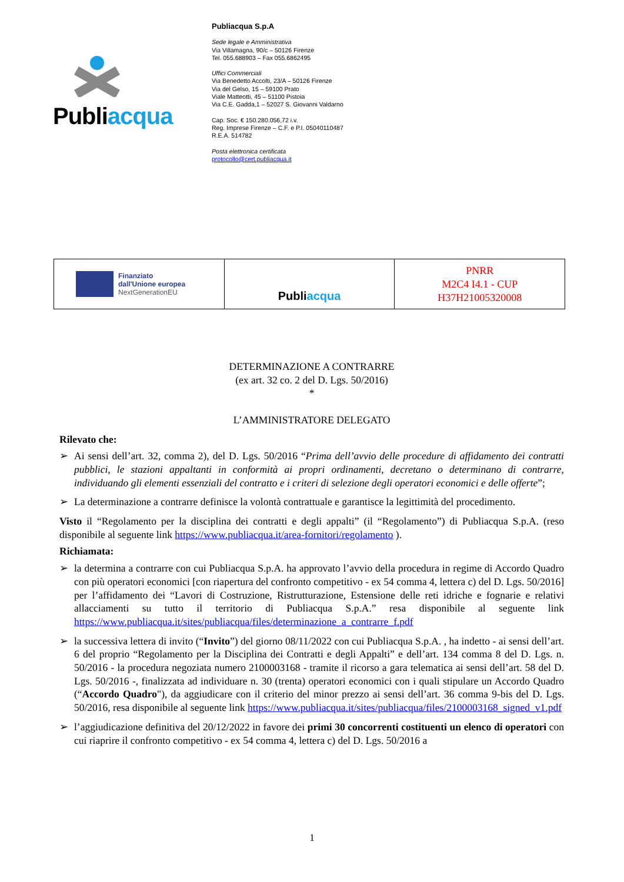Publiacqua
Publiacqua S.p.A
Sede legale e Amministrativa
Via Villamagna, 90/c – 50126 Firenze
Tel. 055.688903 – Fax 055.6862495
Uffici Commerciali
Via Benedetto Accolti, 23/A – 50126 Firenze
Via del Gelso, 15 – 59100 Prato
Viale Matteotti, 45 – 51100 Pistoia
Via C.E. Gadda,1 – 52027 S. Giovanni Valdarno
Cap. Soc. € 150.280.056,72 i.v.
Reg. Imprese Firenze – C.F. e P.I. 05040110487
R.E.A. 514782
Posta elettronica certificata
protocollo@cert.publiacqua.it
| Finanziato dall'Unione europea NextGenerationEU | Publi acqua | PNRR M2C4 I4.1 - CUP H37H21005320008 |
DETERMINAZIONE A CONTRARRE
(ex art. 32 co. 2 del D. Lgs. 50/2016)
*
L’AMMINISTRATORE DELEGATO
Rilevato che:
➢ Ai sensi dell’art. 32, comma 2), del D. Lgs. 50/2016 “Prima dell’avvio delle procedure di affidamento dei contratti pubblici, le stazioni appaltanti in conformità ai propri ordinamenti, decretano o determinano di contrarre, individuando gli elementi essenziali del contratto e i criteri di selezione degli operatori economici e delle offerte”;
➢ La determinazione a contrarre definisce la volontà contrattuale e garantisce la legittimità del procedimento.
Visto il “Regolamento per la disciplina dei contratti e degli appalti” (il “Regolamento”) di Publiacqua S.p.A. (reso disponibile al seguente link https://www.publiacqua.it/area-fornitori/regolamento ).
Richiamata:
➢ la determina a contrarre con cui Publiacqua S.p.A. ha approvato l’avvio della procedura in regime di Accordo Quadro con più operatori economici [con riapertura del confronto competitivo - ex 54 comma 4, lettera c) del D. Lgs. 50/2016] per l’affidamento dei “Lavori di Costruzione, Ristrutturazione, Estensione delle reti idriche e fognarie e relativi allacciamenti su tutto il territorio di Publiacqua S.p.A.” resa disponibile al seguente link https://www.publiacqua.it/sites/publiacqua/files/determinazione_a_contrarre_f.pdf
➢ la successiva lettera di invito (“Invito”) del giorno 08/11/2022 con cui Publiacqua S.p.A. , ha indetto - ai sensi dell’art. 6 del proprio “Regolamento per la Disciplina dei Contratti e degli Appalti” e dell’art. 134 comma 8 del D. Lgs. n. 50/2016 - la procedura negoziata numero 2100003168 - tramite il ricorso a gara telematica ai sensi dell’art. 58 del D. Lgs. 50/2016 -, finalizzata ad individuare n. 30 (trenta) operatori economici con i quali stipulare un Accordo Quadro (“Accordo Quadro"), da aggiudicare con il criterio del minor prezzo ai sensi dell’art. 36 comma 9-bis del D. Lgs. 50/2016, resa disponibile al seguente link https://www.publiacqua.it/sites/publiacqua/files/2100003168_signed_v1.pdf
➢ l’aggiudicazione definitiva del 20/12/2022 in favore dei primi 30 concorrenti costituenti un elenco di operatori con cui riaprire il confronto competitivo - ex 54 comma 4, lettera c) del D. Lgs. 50/2016 a
1